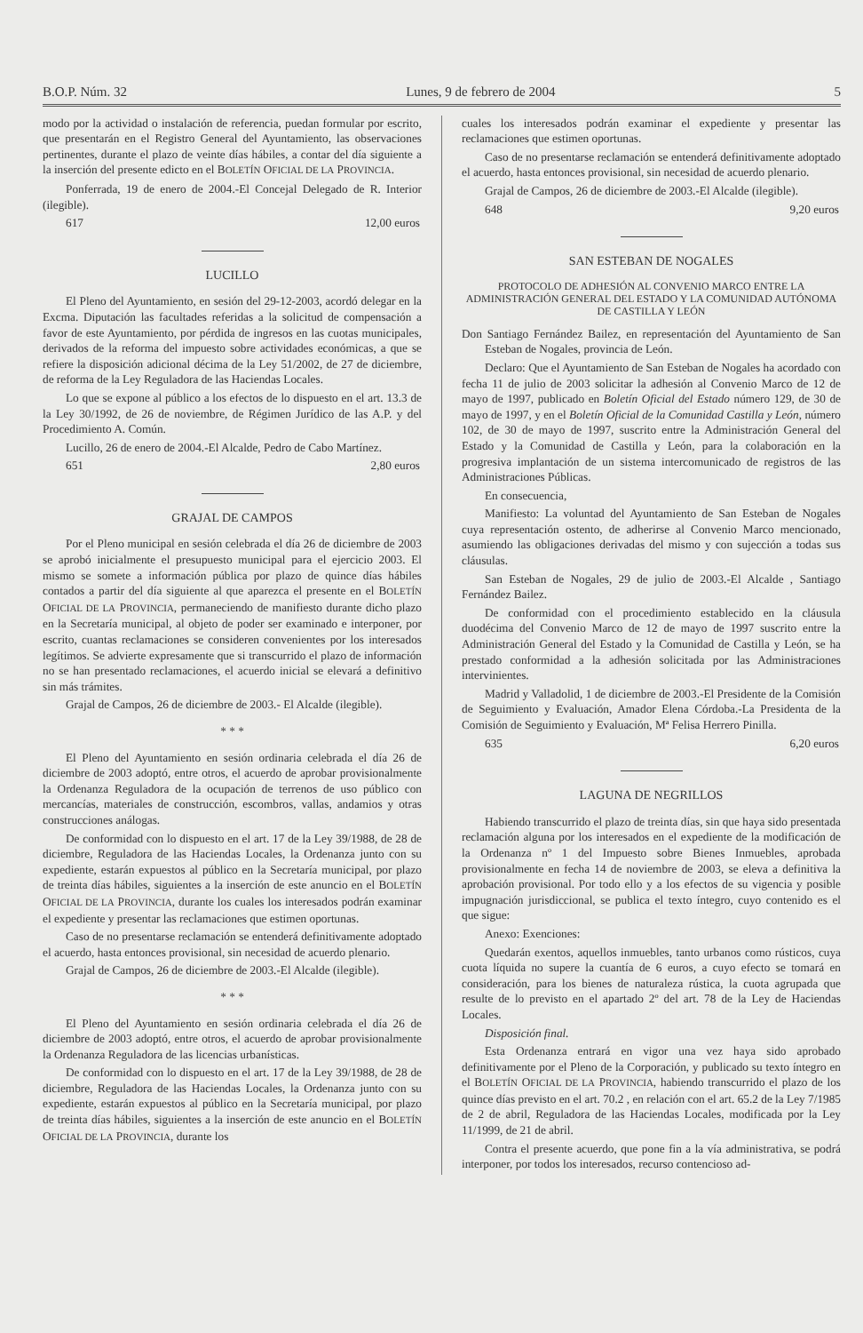B.O.P. Núm. 32 Lunes, 9 de febrero de 2004 5
modo por la actividad o instalación de referencia, puedan formular por escrito, que presentarán en el Registro General del Ayuntamiento, las observaciones pertinentes, durante el plazo de veinte días hábiles, a contar del día siguiente a la inserción del presente edicto en el BOLETÍN OFICIAL DE LA PROVINCIA.
Ponferrada, 19 de enero de 2004.-El Concejal Delegado de R. Interior (ilegible).
617 12,00 euros
LUCILLO
El Pleno del Ayuntamiento, en sesión del 29-12-2003, acordó delegar en la Excma. Diputación las facultades referidas a la solicitud de compensación a favor de este Ayuntamiento, por pérdida de ingresos en las cuotas municipales, derivados de la reforma del impuesto sobre actividades económicas, a que se refiere la disposición adicional décima de la Ley 51/2002, de 27 de diciembre, de reforma de la Ley Reguladora de las Haciendas Locales.
Lo que se expone al público a los efectos de lo dispuesto en el art. 13.3 de la Ley 30/1992, de 26 de noviembre, de Régimen Jurídico de las A.P. y del Procedimiento A. Común.
Lucillo, 26 de enero de 2004.-El Alcalde, Pedro de Cabo Martínez.
651 2,80 euros
GRAJAL DE CAMPOS
Por el Pleno municipal en sesión celebrada el día 26 de diciembre de 2003 se aprobó inicialmente el presupuesto municipal para el ejercicio 2003. El mismo se somete a información pública por plazo de quince días hábiles contados a partir del día siguiente al que aparezca el presente en el BOLETÍN OFICIAL DE LA PROVINCIA, permaneciendo de manifiesto durante dicho plazo en la Secretaría municipal, al objeto de poder ser examinado e interponer, por escrito, cuantas reclamaciones se consideren convenientes por los interesados legítimos. Se advierte expresamente que si transcurrido el plazo de información no se han presentado reclamaciones, el acuerdo inicial se elevará a definitivo sin más trámites.
Grajal de Campos, 26 de diciembre de 2003.- El Alcalde (ilegible).
* * *
El Pleno del Ayuntamiento en sesión ordinaria celebrada el día 26 de diciembre de 2003 adoptó, entre otros, el acuerdo de aprobar provisionalmente la Ordenanza Reguladora de la ocupación de terrenos de uso público con mercancías, materiales de construcción, escombros, vallas, andamios y otras construcciones análogas.
De conformidad con lo dispuesto en el art. 17 de la Ley 39/1988, de 28 de diciembre, Reguladora de las Haciendas Locales, la Ordenanza junto con su expediente, estarán expuestos al público en la Secretaría municipal, por plazo de treinta días hábiles, siguientes a la inserción de este anuncio en el BOLETÍN OFICIAL DE LA PROVINCIA, durante los cuales los interesados podrán examinar el expediente y presentar las reclamaciones que estimen oportunas.
Caso de no presentarse reclamación se entenderá definitivamente adoptado el acuerdo, hasta entonces provisional, sin necesidad de acuerdo plenario.
Grajal de Campos, 26 de diciembre de 2003.-El Alcalde (ilegible).
* * *
El Pleno del Ayuntamiento en sesión ordinaria celebrada el día 26 de diciembre de 2003 adoptó, entre otros, el acuerdo de aprobar provisionalmente la Ordenanza Reguladora de las licencias urbanísticas.
De conformidad con lo dispuesto en el art. 17 de la Ley 39/1988, de 28 de diciembre, Reguladora de las Haciendas Locales, la Ordenanza junto con su expediente, estarán expuestos al público en la Secretaría municipal, por plazo de treinta días hábiles, siguientes a la inserción de este anuncio en el BOLETÍN OFICIAL DE LA PROVINCIA, durante los
cuales los interesados podrán examinar el expediente y presentar las reclamaciones que estimen oportunas.
Caso de no presentarse reclamación se entenderá definitivamente adoptado el acuerdo, hasta entonces provisional, sin necesidad de acuerdo plenario.
Grajal de Campos, 26 de diciembre de 2003.-El Alcalde (ilegible).
648 9,20 euros
SAN ESTEBAN DE NOGALES
PROTOCOLO DE ADHESIÓN AL CONVENIO MARCO ENTRE LA ADMINISTRACIÓN GENERAL DEL ESTADO Y LA COMUNIDAD AUTÓNOMA DE CASTILLA Y LEÓN
Don Santiago Fernández Bailez, en representación del Ayuntamiento de San Esteban de Nogales, provincia de León.
Declaro: Que el Ayuntamiento de San Esteban de Nogales ha acordado con fecha 11 de julio de 2003 solicitar la adhesión al Convenio Marco de 12 de mayo de 1997, publicado en Boletín Oficial del Estado número 129, de 30 de mayo de 1997, y en el Boletín Oficial de la Comunidad Castilla y León, número 102, de 30 de mayo de 1997, suscrito entre la Administración General del Estado y la Comunidad de Castilla y León, para la colaboración en la progresiva implantación de un sistema intercomunicado de registros de las Administraciones Públicas.
En consecuencia,
Manifiesto: La voluntad del Ayuntamiento de San Esteban de Nogales cuya representación ostento, de adherirse al Convenio Marco mencionado, asumiendo las obligaciones derivadas del mismo y con sujección a todas sus cláusulas.
San Esteban de Nogales, 29 de julio de 2003.-El Alcalde , Santiago Fernández Bailez.
De conformidad con el procedimiento establecido en la cláusula duodécima del Convenio Marco de 12 de mayo de 1997 suscrito entre la Administración General del Estado y la Comunidad de Castilla y León, se ha prestado conformidad a la adhesión solicitada por las Administraciones intervinientes.
Madrid y Valladolid, 1 de diciembre de 2003.-El Presidente de la Comisión de Seguimiento y Evaluación, Amador Elena Córdoba.-La Presidenta de la Comisión de Seguimiento y Evaluación, Mª Felisa Herrero Pinilla.
635 6,20 euros
LAGUNA DE NEGRILLOS
Habiendo transcurrido el plazo de treinta días, sin que haya sido presentada reclamación alguna por los interesados en el expediente de la modificación de la Ordenanza nº 1 del Impuesto sobre Bienes Inmuebles, aprobada provisionalmente en fecha 14 de noviembre de 2003, se eleva a definitiva la aprobación provisional. Por todo ello y a los efectos de su vigencia y posible impugnación jurisdiccional, se publica el texto íntegro, cuyo contenido es el que sigue:
Anexo: Exenciones:
Quedarán exentos, aquellos inmuebles, tanto urbanos como rústicos, cuya cuota líquida no supere la cuantía de 6 euros, a cuyo efecto se tomará en consideración, para los bienes de naturaleza rústica, la cuota agrupada que resulte de lo previsto en el apartado 2º del art. 78 de la Ley de Haciendas Locales.
Disposición final.
Esta Ordenanza entrará en vigor una vez haya sido aprobado definitivamente por el Pleno de la Corporación, y publicado su texto íntegro en el BOLETÍN OFICIAL DE LA PROVINCIA, habiendo transcurrido el plazo de los quince días previsto en el art. 70.2 , en relación con el art. 65.2 de la Ley 7/1985 de 2 de abril, Reguladora de las Haciendas Locales, modificada por la Ley 11/1999, de 21 de abril.
Contra el presente acuerdo, que pone fin a la vía administrativa, se podrá interponer, por todos los interesados, recurso contencioso ad-